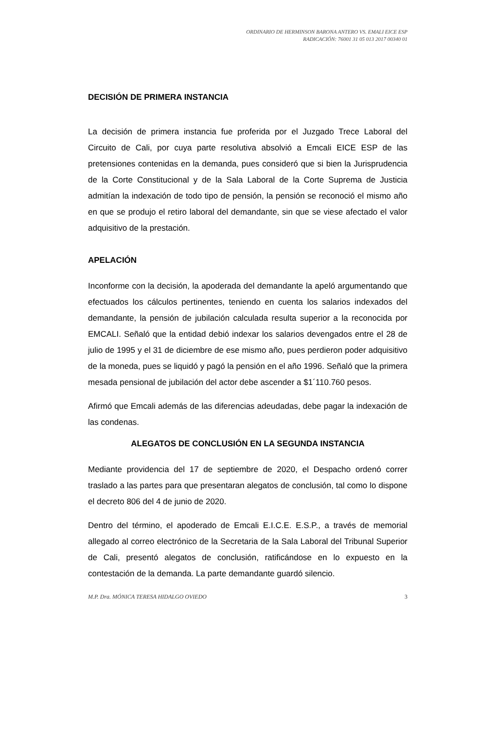ORDINARIO DE HERMINSON BARONA ANTERO VS. EMALI EICE ESP
RADICACIÓN: 76001 31 05 013 2017 00340 01
DECISIÓN DE PRIMERA INSTANCIA
La decisión de primera instancia fue proferida por el Juzgado Trece Laboral del Circuito de Cali, por cuya parte resolutiva absolvió a Emcali EICE ESP de las pretensiones contenidas en la demanda, pues consideró que si bien la Jurisprudencia de la Corte Constitucional y de la Sala Laboral de la Corte Suprema de Justicia admitían la indexación de todo tipo de pensión, la pensión se reconoció el mismo año en que se produjo el retiro laboral del demandante, sin que se viese afectado el valor adquisitivo de la prestación.
APELACIÓN
Inconforme con la decisión, la apoderada del demandante la apeló argumentando que efectuados los cálculos pertinentes, teniendo en cuenta los salarios indexados del demandante, la pensión de jubilación calculada resulta superior a la reconocida por EMCALI. Señaló que la entidad debió indexar los salarios devengados entre el 28 de julio de 1995 y el 31 de diciembre de ese mismo año, pues perdieron poder adquisitivo de la moneda, pues se liquidó y pagó la pensión en el año 1996. Señaló que la primera mesada pensional de jubilación del actor debe ascender a $1´110.760 pesos.
Afirmó que Emcali además de las diferencias adeudadas, debe pagar la indexación de las condenas.
ALEGATOS DE CONCLUSIÓN EN LA SEGUNDA INSTANCIA
Mediante providencia del 17 de septiembre de 2020, el Despacho ordenó correr traslado a las partes para que presentaran alegatos de conclusión, tal como lo dispone el decreto 806 del 4 de junio de 2020.
Dentro del término, el apoderado de Emcali E.I.C.E. E.S.P., a través de memorial allegado al correo electrónico de la Secretaria de la Sala Laboral del Tribunal Superior de Cali, presentó alegatos de conclusión, ratificándose en lo expuesto en la contestación de la demanda. La parte demandante guardó silencio.
M.P. Dra. MÓNICA TERESA HIDALGO OVIEDO 3